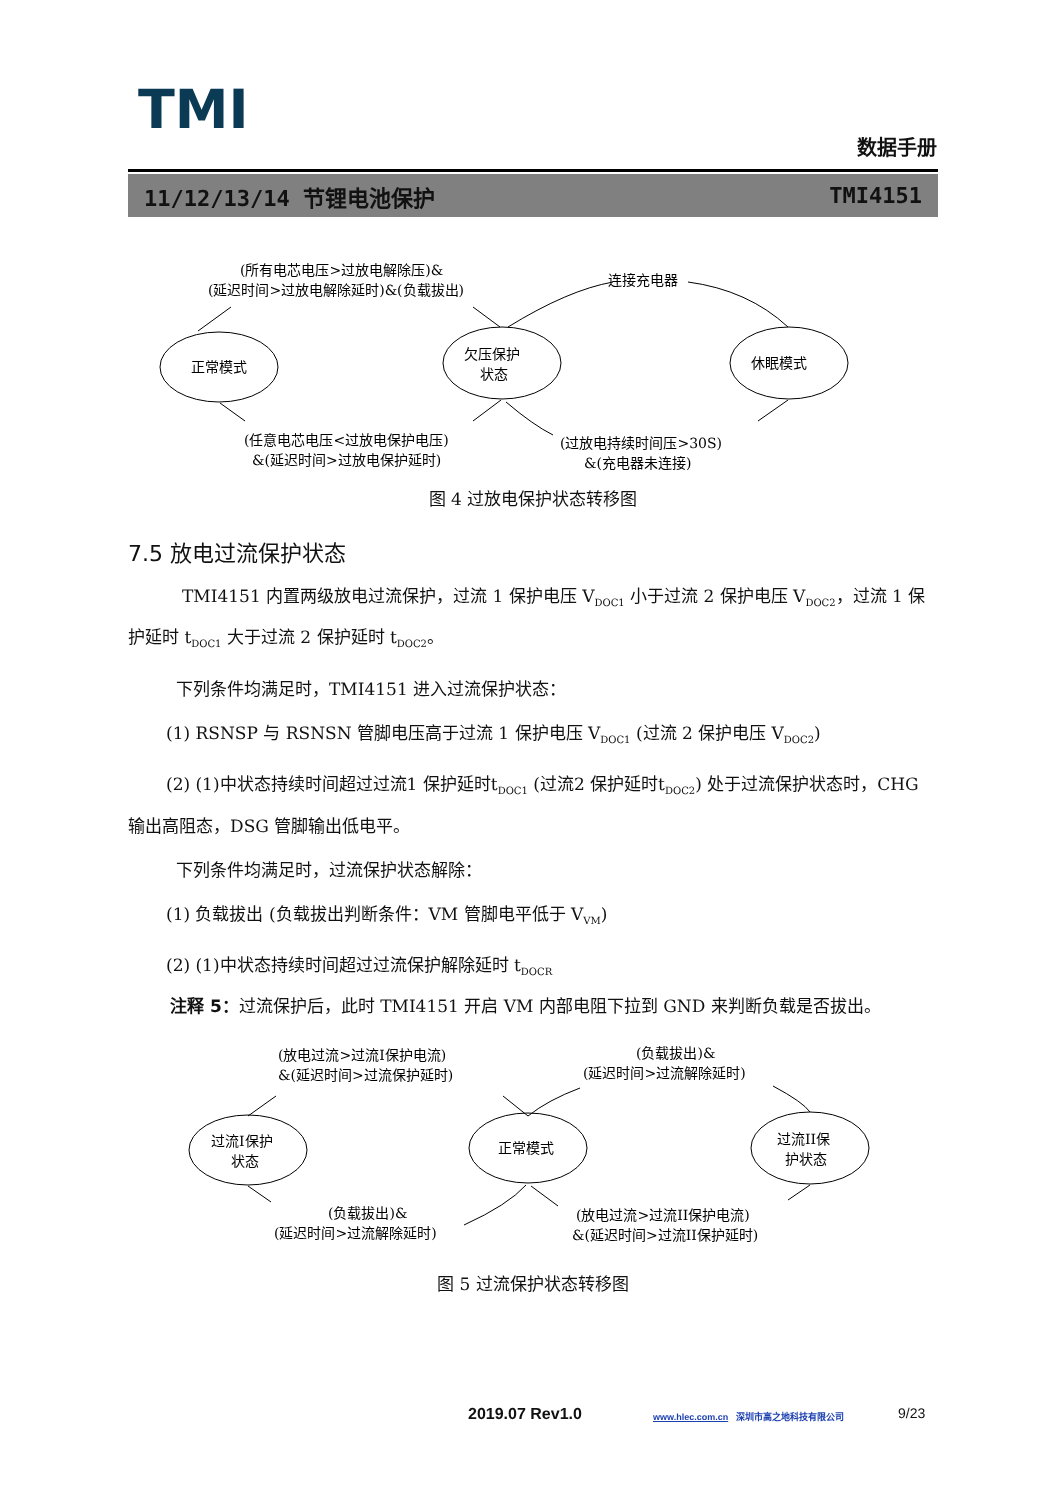TMI
数据手册
11/12/13/14 节锂电池保护 TMI4151
正常模式
欠压保护
状态
休眠模式
(所有电芯电压>过放电解除压)&
(延迟时间>过放电解除延时)&(负载拔出)
连接充电器
(任意电芯电压<过放电保护电压)
&(延迟时间>过放电保护延时)
(过放电持续时间压>30S)
&(充电器未连接)
图 4 过放电保护状态转移图
7.5 放电过流保护状态
TMI4151 内置两级放电过流保护，过流 1 保护电压 V<sub>DOC1</sub> 小于过流 2 保护电压 V<sub>DOC2</sub>，过流 1 保护延时 t<sub>DOC1</sub> 大于过流 2 保护延时 t<sub>DOC2</sub>。
下列条件均满足时，TMI4151 进入过流保护状态：
(1) RSNSP 与 RSNSN 管脚电压高于过流 1 保护电压 V<sub>DOC1</sub> (过流 2 保护电压 V<sub>DOC2</sub>)
(2) (1)中状态持续时间超过过流1 保护延时t<sub>DOC1</sub> (过流2 保护延时t<sub>DOC2</sub>) 处于过流保护状态时，CHG 输出高阻态，DSG 管脚输出低电平。
下列条件均满足时，过流保护状态解除：
(1) 负载拔出 (负载拔出判断条件：VM 管脚电平低于 V<sub>VM</sub>)
(2) (1)中状态持续时间超过过流保护解除延时 t<sub>DOCR</sub>
注释 5：过流保护后，此时 TMI4151 开启 VM 内部电阻下拉到 GND 来判断负载是否拔出。
过流I保护
状态
正常模式
过流II保
护状态
(放电过流>过流I保护电流)
&(延迟时间>过流保护延时)
(负载拔出)&
(延迟时间>过流解除延时)
(负载拔出)&
(延迟时间>过流解除延时)
(放电过流>过流II保护电流)
&(延迟时间>过流II保护延时)
图 5 过流保护状态转移图
2019.07 Rev1.0 www.hlec.com.cn 深圳市高之地科技有限公司 9/23